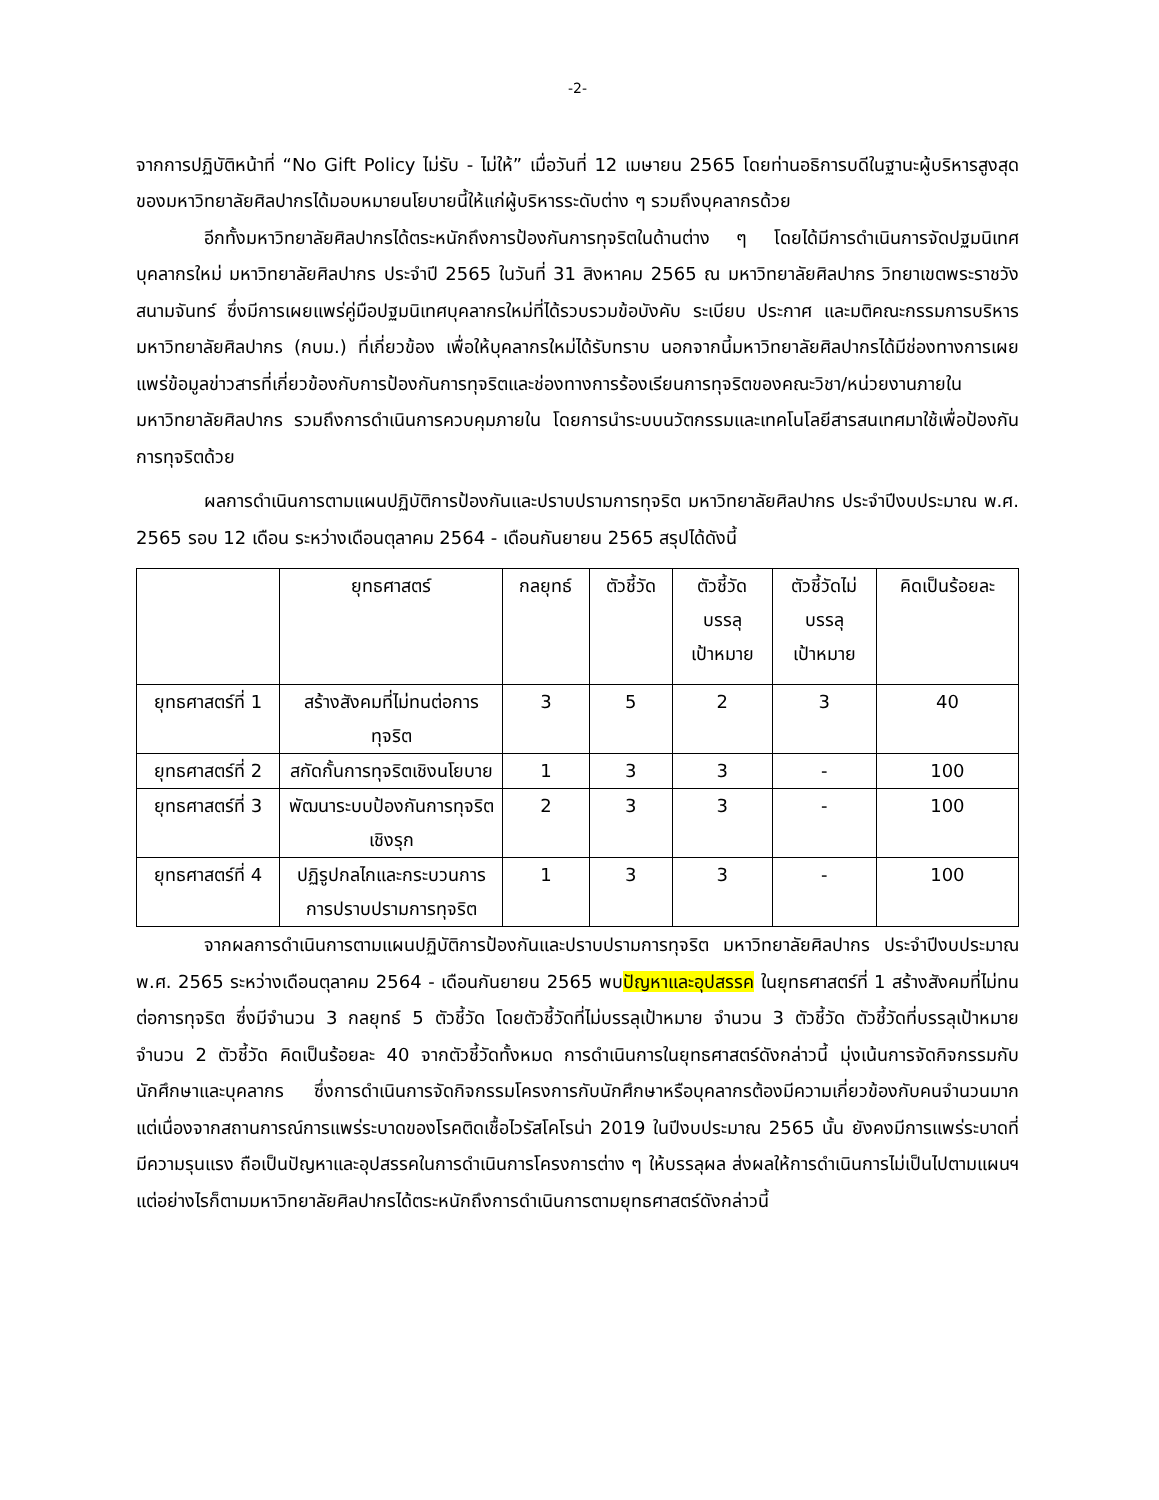-2-
จากการปฏิบัติหน้าที่ “No Gift Policy ไม่รับ - ไม่ให้” เมื่อวันที่ 12 เมษายน 2565 โดยท่านอธิการบดีในฐานะผู้บริหารสูงสุดของมหาวิทยาลัยศิลปากรได้มอบหมายนโยบายนี้ให้แก่ผู้บริหารระดับต่าง ๆ รวมถึงบุคลากรด้วย
อีกทั้งมหาวิทยาลัยศิลปากรได้ตระหนักถึงการป้องกันการทุจริตในด้านต่าง ๆ โดยได้มีการดำเนินการจัดปฐมนิเทศบุคลากรใหม่ มหาวิทยาลัยศิลปากร ประจำปี 2565 ในวันที่ 31 สิงหาคม 2565 ณ มหาวิทยาลัยศิลปากร วิทยาเขตพระราชวังสนามจันทร์ ซึ่งมีการเผยแพร่คู่มือปฐมนิเทศบุคลากรใหม่ที่ได้รวบรวมข้อบังคับ ระเบียบ ประกาศ และมติคณะกรรมการบริหารมหาวิทยาลัยศิลปากร (กบม.) ที่เกี่ยวข้อง เพื่อให้บุคลากรใหม่ได้รับทราบ นอกจากนี้มหาวิทยาลัยศิลปากรได้มีช่องทางการเผยแพร่ข้อมูลข่าวสารที่เกี่ยวข้องกับการป้องกันการทุจริตและช่องทางการร้องเรียนการทุจริตของคณะวิชา/หน่วยงานภายในมหาวิทยาลัยศิลปากร รวมถึงการดำเนินการควบคุมภายใน โดยการนำระบบนวัตกรรมและเทคโนโลยีสารสนเทศมาใช้เพื่อป้องกันการทุจริตด้วย
ผลการดำเนินการตามแผนปฏิบัติการป้องกันและปราบปรามการทุจริต มหาวิทยาลัยศิลปากร ประจำปีงบประมาณ พ.ศ. 2565 รอบ 12 เดือน ระหว่างเดือนตุลาคม 2564 - เดือนกันยายน 2565 สรุปได้ดังนี้
| | ยุทธศาสตร์ | กลยุทธ์ | ตัวชี้วัด | ตัวชี้วัด บรรลุ เป้าหมาย | ตัวชี้วัดไม่ บรรลุ เป้าหมาย | คิดเป็นร้อยละ |
| --- | --- | --- | --- | --- | --- | --- |
| ยุทธศาสตร์ที่ 1 | สร้างสังคมที่ไม่ทนต่อการทุจริต | 3 | 5 | 2 | 3 | 40 |
| ยุทธศาสตร์ที่ 2 | สกัดกั้นการทุจริตเชิงนโยบาย | 1 | 3 | 3 | - | 100 |
| ยุทธศาสตร์ที่ 3 | พัฒนาระบบป้องกันการทุจริตเชิงรุก | 2 | 3 | 3 | - | 100 |
| ยุทธศาสตร์ที่ 4 | ปฏิรูปกลไกและกระบวนการการปราบปรามการทุจริต | 1 | 3 | 3 | - | 100 |
จากผลการดำเนินการตามแผนปฏิบัติการป้องกันและปราบปรามการทุจริต มหาวิทยาลัยศิลปากร ประจำปีงบประมาณ พ.ศ. 2565 ระหว่างเดือนตุลาคม 2564 - เดือนกันยายน 2565 พบปัญหาและอุปสรรค ในยุทธศาสตร์ที่ 1 สร้างสังคมที่ไม่ทนต่อการทุจริต ซึ่งมีจำนวน 3 กลยุทธ์ 5 ตัวชี้วัด โดยตัวชี้วัดที่ไม่บรรลุเป้าหมาย จำนวน 3 ตัวชี้วัด ตัวชี้วัดที่บรรลุเป้าหมาย จำนวน 2 ตัวชี้วัด คิดเป็นร้อยละ 40 จากตัวชี้วัดทั้งหมด การดำเนินการในยุทธศาสตร์ดังกล่าวนี้ มุ่งเน้นการจัดกิจกรรมกับนักศึกษาและบุคลากร ซึ่งการดำเนินการจัดกิจกรรมโครงการกับนักศึกษาหรือบุคลากรต้องมีความเกี่ยวข้องกับคนจำนวนมาก แต่เนื่องจากสถานการณ์การแพร่ระบาดของโรคติดเชื้อไวรัสโคโรน่า 2019 ในปีงบประมาณ 2565 นั้น ยังคงมีการแพร่ระบาดที่มีความรุนแรง ถือเป็นปัญหาและอุปสรรคในการดำเนินการโครงการต่าง ๆ ให้บรรลุผล ส่งผลให้การดำเนินการไม่เป็นไปตามแผนฯ แต่อย่างไรก็ตามมหาวิทยาลัยศิลปากรได้ตระหนักถึงการดำเนินการตามยุทธศาสตร์ดังกล่าวนี้